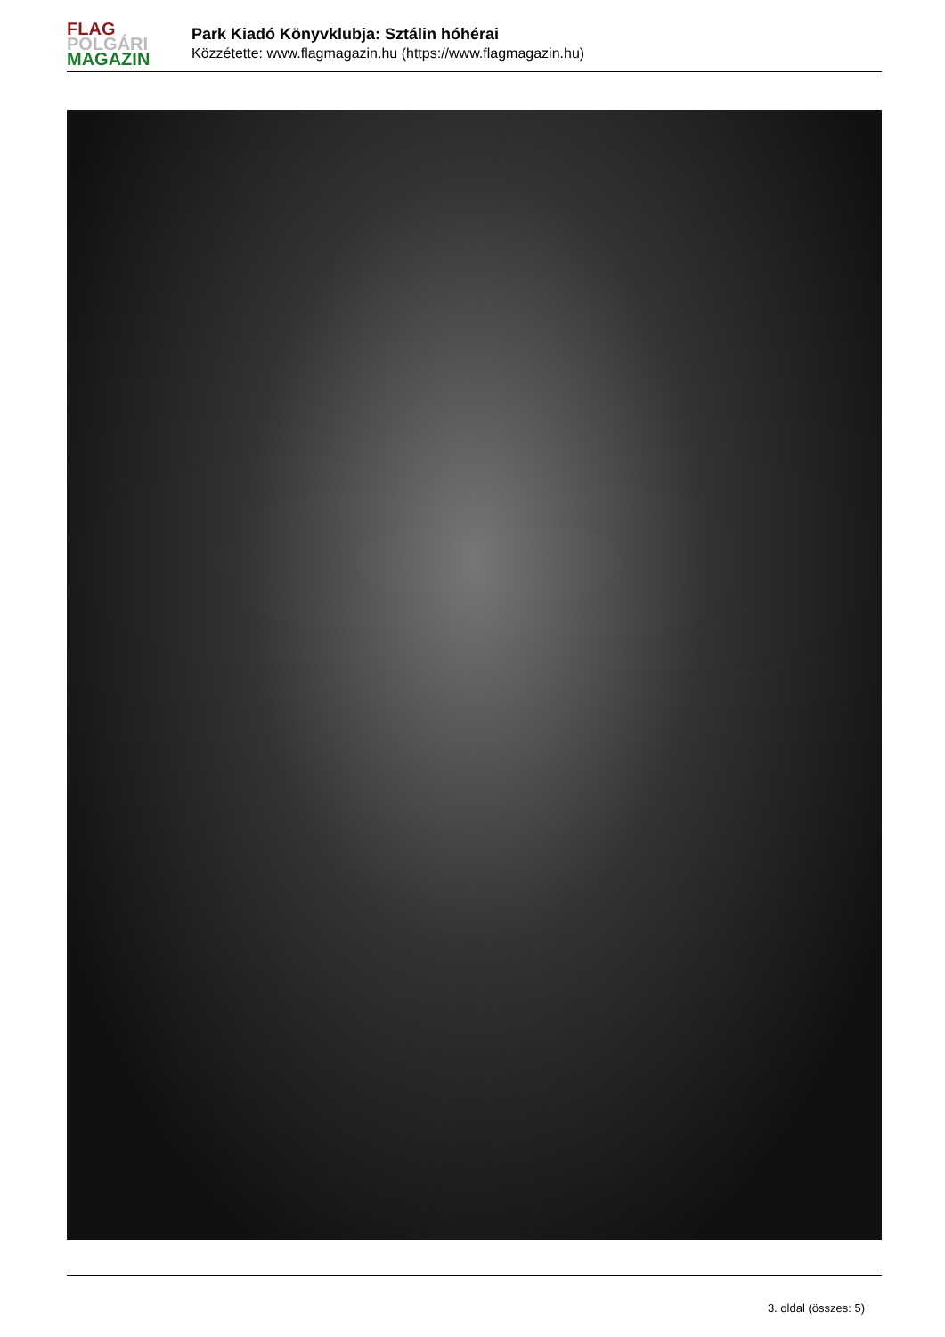FLAG
POLGÁRI
MAGAZIN
Park Kiadó Könyvklubja: Sztálin hóhérai
Közzétette: www.flagmagazin.hu (https://www.flagmagazin.hu)
3. oldal (összes: 5)